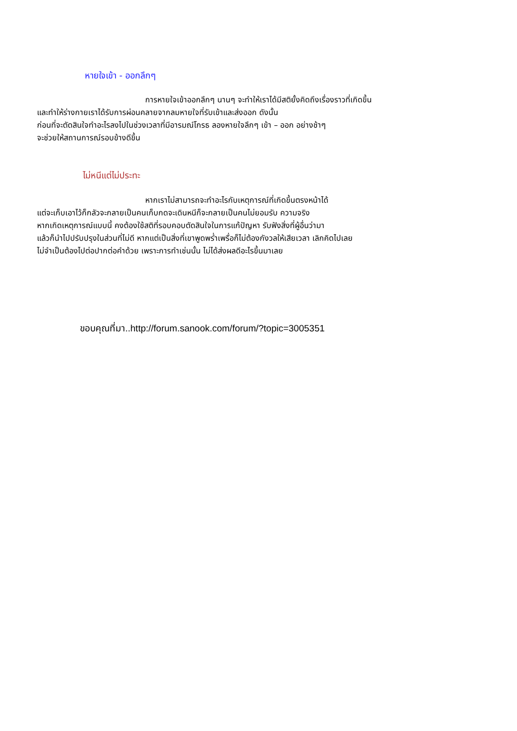หายใจเข้า - ออกลึกๆ
การหายใจเข้าออกลึกๆ นานๆ จะทำให้เราได้มีสติยั้งคิดถึงเรื่องราวที่เกิดขึ้น
และทำให้ร่างกายเราได้รับการผ่อนคลายจากลมหายใจที่รับเข้าและส่งออก ดังนั้น
ก่อนที่จะตัดสินใจทำอะไรลงไปในช่วงเวลาที่มีอารมณ์โกรธ ลองหายใจลึกๆ เข้า – ออก อย่างช้าๆ
จะช่วยให้สถานการณ์รอบข้างดีขึ้น
ไม่หนีแต่ไม่ประทะ
หากเราไม่สามารถจะทำอะไรกับเหตุการณ์ที่เกิดขึ้นตรงหน้าได้
แต่จะเก็บเอาไว้ก็กลัวจะกลายเป็นคนเก็บกดจะเดินหนีก็จะกลายเป็นคนไม่ยอมรับ ความจริง
หากเกิดเหตุการณ์แบบนี้ คงต้องใช้สติที่รอบคอบตัดสินใจในการแก้ปัญหา รับฟังสิ่งที่ผู้อื่นว่ามา
แล้วก็นำไปปรับปรุงในส่วนที่ไม่ดี หากแต่เป็นสิ่งที่เขาพูดพร่ำเพรื่อก็ไม่ต้องกังวลให้เสียเวลา เลิกคิดไปเลย
ไม่จำเป็นต้องไปต่อปากต่อคำด้วย เพราะการทำเช่นนั้น ไม่ได้ส่งผลดีอะไรขึ้นมาเลย
ขอบคุณที่มา..http://forum.sanook.com/forum/?topic=3005351